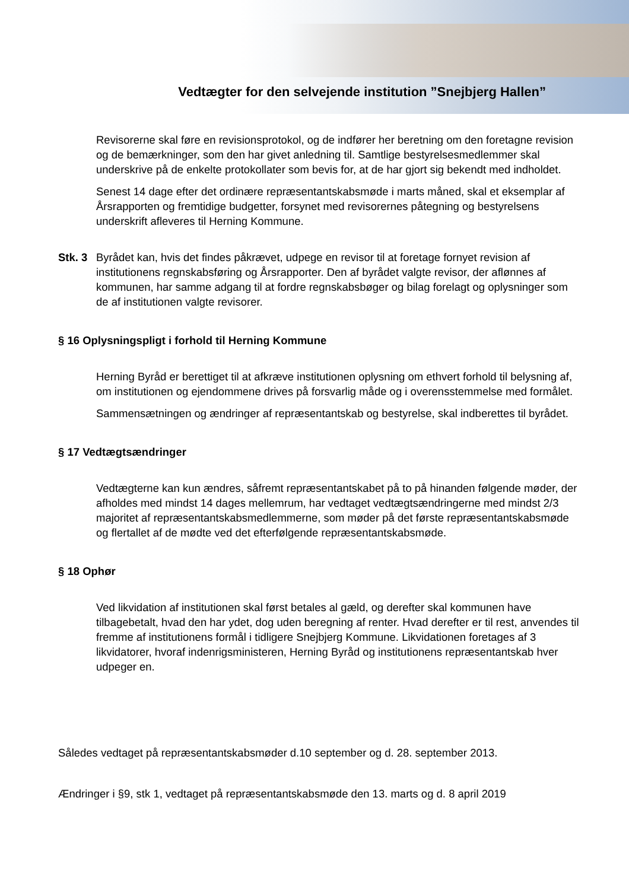Vedtægter for den selvejende institution ”Snejbjerg Hallen”
Revisorerne skal føre en revisionsprotokol, og de indfører her beretning om den foretagne revision og de bemærkninger, som den har givet anledning til. Samtlige bestyrelsesmedlemmer skal underskrive på de enkelte protokollater som bevis for, at de har gjort sig bekendt med indholdet.
Senest 14 dage efter det ordinære repræsentantskabsmøde i marts måned, skal et eksemplar af Årsrapporten og fremtidige budgetter, forsynet med revisorernes påtegning og bestyrelsens underskrift afleveres til Herning Kommune.
Stk. 3
Byrådet kan, hvis det findes påkrævet, udpege en revisor til at foretage fornyet revision af institutionens regnskabsføring og Årsrapporter. Den af byrådet valgte revisor, der aflønnes af kommunen, har samme adgang til at fordre regnskabsbøger og bilag forelagt og oplysninger som de af institutionen valgte revisorer.
§ 16 Oplysningspligt i forhold til Herning Kommune
Herning Byråd er berettiget til at afkræve institutionen oplysning om ethvert forhold til belysning af, om institutionen og ejendommene drives på forsvarlig måde og i overensstemmelse med formålet.
Sammensætningen og ændringer af repræsentantskab og bestyrelse, skal indberettes til byrådet.
§ 17 Vedtægtsændringer
Vedtægterne kan kun ændres, såfremt repræsentantskabet på to på hinanden følgende møder, der afholdes med mindst 14 dages mellemrum, har vedtaget vedtægtsændringerne med mindst 2/3 majoritet af repræsentantskabsmedlemmerne, som møder på det første repræsentantskabsmøde og flertallet af de mødte ved det efterfølgende repræsentantskabsmøde.
§ 18 Ophør
Ved likvidation af institutionen skal først betales al gæld, og derefter skal kommunen have tilbagebetalt, hvad den har ydet, dog uden beregning af renter. Hvad derefter er til rest, anvendes til fremme af institutionens formål i tidligere Snejbjerg Kommune. Likvidationen foretages af 3 likvidatorer, hvoraf indenrigsministeren, Herning Byråd og institutionens repræsentantskab hver udpeger en.
Således vedtaget på repræsentantskabsmøder d.10 september og d. 28. september 2013.
Ændringer i §9, stk 1, vedtaget på repræsentantskabsmøde den 13. marts og d. 8 april 2019